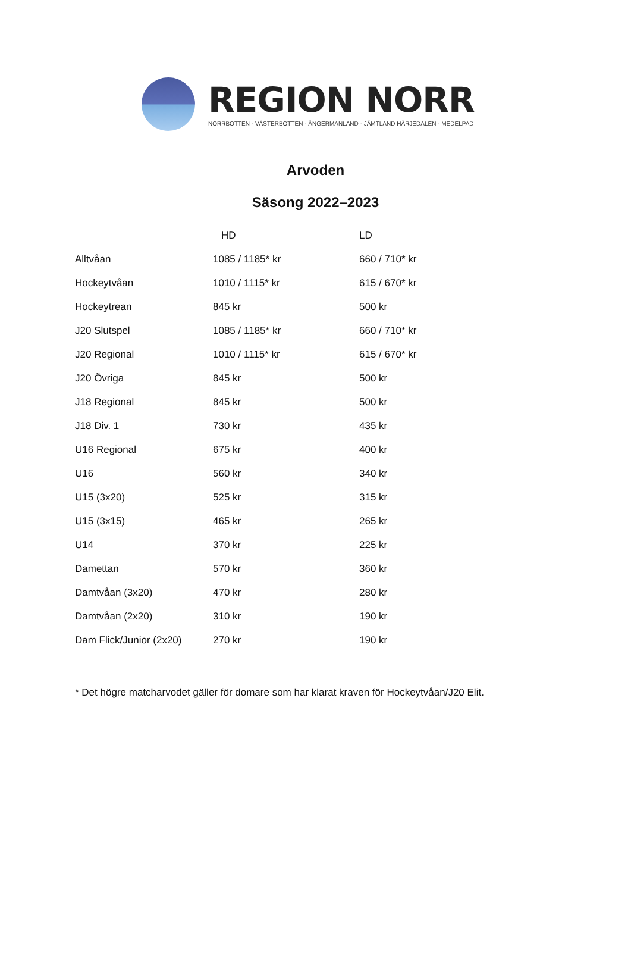REGION NORR
NORRBOTTEN · VÄSTERBOTTEN · ÅNGERMANLAND · JÄMTLAND HÄRJEDALEN · MEDELPAD
Arvoden
Säsong 2022–2023
| | HD | LD |
| --- | --- | --- |
| Alltvåan | 1085 / 1185* kr | 660 / 710* kr |
| Hockeytvåan | 1010 / 1115* kr | 615 / 670* kr |
| Hockeytrean | 845 kr | 500 kr |
| J20 Slutspel | 1085 / 1185* kr | 660 / 710* kr |
| J20 Regional | 1010 / 1115* kr | 615 / 670* kr |
| J20 Övriga | 845 kr | 500 kr |
| J18 Regional | 845 kr | 500 kr |
| J18 Div. 1 | 730 kr | 435 kr |
| U16 Regional | 675 kr | 400 kr |
| U16 | 560 kr | 340 kr |
| U15 (3x20) | 525 kr | 315 kr |
| U15 (3x15) | 465 kr | 265 kr |
| U14 | 370 kr | 225 kr |
| Damettan | 570 kr | 360 kr |
| Damtvåan (3x20) | 470 kr | 280 kr |
| Damtvåan (2x20) | 310 kr | 190 kr |
| Dam Flick/Junior (2x20) | 270 kr | 190 kr |
* Det högre matcharvodet gäller för domare som har klarat kraven för Hockeytvåan/J20 Elit.